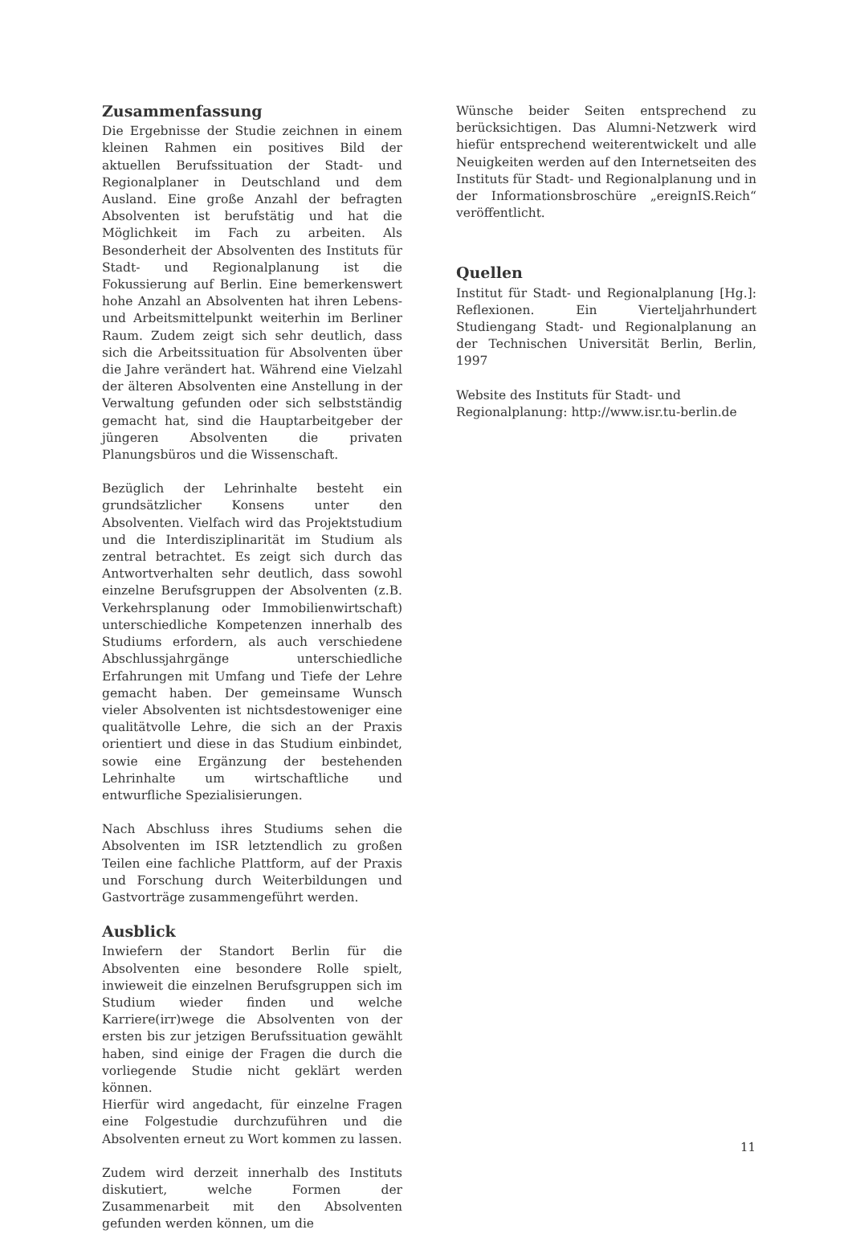Zusammenfassung
Die Ergebnisse der Studie zeichnen in einem kleinen Rahmen ein positives Bild der aktuellen Berufssituation der Stadt- und Regionalplaner in Deutschland und dem Ausland. Eine große Anzahl der befragten Absolventen ist berufstätig und hat die Möglichkeit im Fach zu arbeiten. Als Besonderheit der Absolventen des Instituts für Stadt- und Regionalplanung ist die Fokussierung auf Berlin. Eine bemerkenswert hohe Anzahl an Absolventen hat ihren Lebens- und Arbeitsmittelpunkt weiterhin im Berliner Raum. Zudem zeigt sich sehr deutlich, dass sich die Arbeitssituation für Absolventen über die Jahre verändert hat. Während eine Vielzahl der älteren Absolventen eine Anstellung in der Verwaltung gefunden oder sich selbstständig gemacht hat, sind die Hauptarbeitgeber der jüngeren Absolventen die privaten Planungsbüros und die Wissenschaft.
Bezüglich der Lehrinhalte besteht ein grundsätzlicher Konsens unter den Absolventen. Vielfach wird das Projektstudium und die Interdisziplinarität im Studium als zentral betrachtet. Es zeigt sich durch das Antwortverhalten sehr deutlich, dass sowohl einzelne Berufsgruppen der Absolventen (z.B. Verkehrsplanung oder Immobilienwirtschaft) unterschiedliche Kompetenzen innerhalb des Studiums erfordern, als auch verschiedene Abschlussjahrgänge unterschiedliche Erfahrungen mit Umfang und Tiefe der Lehre gemacht haben. Der gemeinsame Wunsch vieler Absolventen ist nichtsdestoweniger eine qualitätvolle Lehre, die sich an der Praxis orientiert und diese in das Studium einbindet, sowie eine Ergänzung der bestehenden Lehrinhalte um wirtschaftliche und entwurfliche Spezialisierungen.
Nach Abschluss ihres Studiums sehen die Absolventen im ISR letztendlich zu großen Teilen eine fachliche Plattform, auf der Praxis und Forschung durch Weiterbildungen und Gastvorträge zusammengeführt werden.
Ausblick
Inwiefern der Standort Berlin für die Absolventen eine besondere Rolle spielt, inwieweit die einzelnen Berufsgruppen sich im Studium wieder finden und welche Karriere(irr)wege die Absolventen von der ersten bis zur jetzigen Berufssituation gewählt haben, sind einige der Fragen die durch die vorliegende Studie nicht geklärt werden können.
Hierfür wird angedacht, für einzelne Fragen eine Folgestudie durchzuführen und die Absolventen erneut zu Wort kommen zu lassen.
Zudem wird derzeit innerhalb des Instituts diskutiert, welche Formen der Zusammenarbeit mit den Absolventen gefunden werden können, um die
Wünsche beider Seiten entsprechend zu berücksichtigen. Das Alumni-Netzwerk wird hiefür entsprechend weiterentwickelt und alle Neuigkeiten werden auf den Internetseiten des Instituts für Stadt- und Regionalplanung und in der Informationsbroschüre „ereignIS.Reich“ veröffentlicht.
Quellen
Institut für Stadt- und Regionalplanung [Hg.]: Reflexionen. Ein Vierteljahrhundert Studiengang Stadt- und Regionalplanung an der Technischen Universität Berlin, Berlin, 1997
Website des Instituts für Stadt- und Regionalplanung: http://www.isr.tu-berlin.de
11